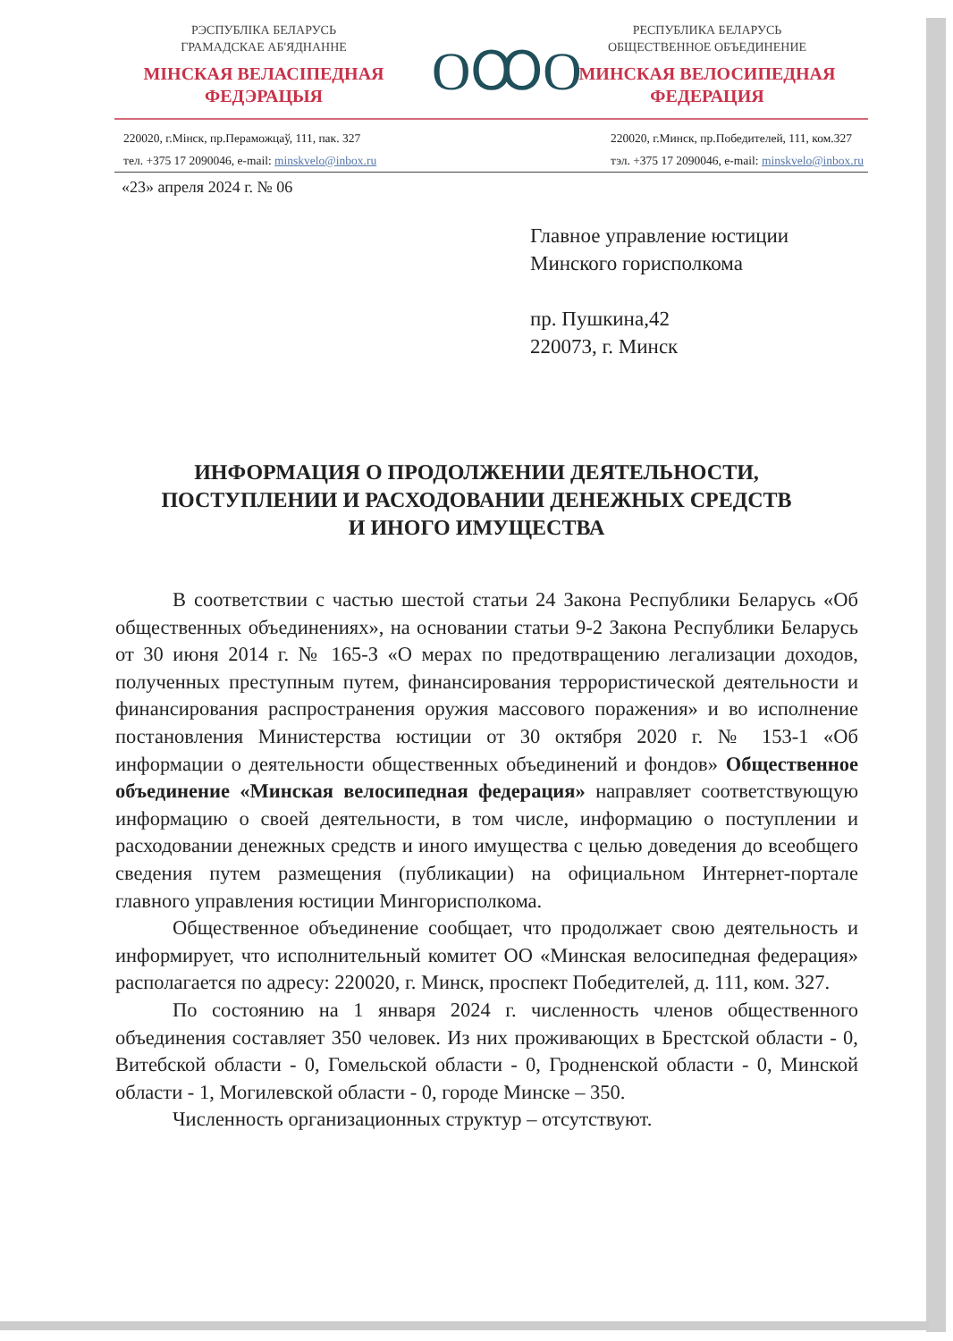РЭСПУБЛІКА БЕЛАРУСЬ
ГРАМАДСКАЕ АБ'ЯДНАННЕ
МІНСКАЯ ВЕЛАСІПЕДНАЯ
ФЕДЭРАЦЫЯ
ОꝎО
РЕСПУБЛИКА БЕЛАРУСЬ
ОБЩЕСТВЕННОЕ ОБЪЕДИНЕНИЕ
МИНСКАЯ ВЕЛОСИПЕДНАЯ
ФЕДЕРАЦИЯ
220020, г.Мінск, пр.Пераможцаў, 111, пак. 327
тел. +375 17 2090046, e-mail: minskvelo@inbox.ru
220020, г.Минск, пр.Победителей, 111, ком.327
тэл. +375 17 2090046, e-mail: minskvelo@inbox.ru
«23» апреля 2024 г. № 06
Главное управление юстиции
Минского горисполкома
пр. Пушкина,42
220073, г. Минск
ИНФОРМАЦИЯ О ПРОДОЛЖЕНИИ ДЕЯТЕЛЬНОСТИ,
ПОСТУПЛЕНИИ И РАСХОДОВАНИИ ДЕНЕЖНЫХ СРЕДСТВ
И ИНОГО ИМУЩЕСТВА
В соответствии с частью шестой статьи 24 Закона Республики Беларусь «Об общественных объединениях», на основании статьи 9-2 Закона Республики Беларусь от 30 июня 2014 г. № 165-З «О мерах по предотвращению легализации доходов, полученных преступным путем, финансирования террористической деятельности и финансирования распространения оружия массового поражения» и во исполнение постановления Министерства юстиции от 30 октября 2020 г. № 153-1 «Об информации о деятельности общественных объединений и фондов» Общественное объединение «Минская велосипедная федерация» направляет соответствующую информацию о своей деятельности, в том числе, информацию о поступлении и расходовании денежных средств и иного имущества с целью доведения до всеобщего сведения путем размещения (публикации) на официальном Интернет-портале главного управления юстиции Мингорисполкома.
Общественное объединение сообщает, что продолжает свою деятельность и информирует, что исполнительный комитет ОО «Минская велосипедная федерация» располагается по адресу: 220020, г. Минск, проспект Победителей, д. 111, ком. 327.
По состоянию на 1 января 2024 г. численность членов общественного объединения составляет 350 человек. Из них проживающих в Брестской области - 0, Витебской области - 0, Гомельской области - 0, Гродненской области - 0, Минской области - 1, Могилевской области - 0, городе Минске – 350.
Численность организационных структур – отсутствуют.